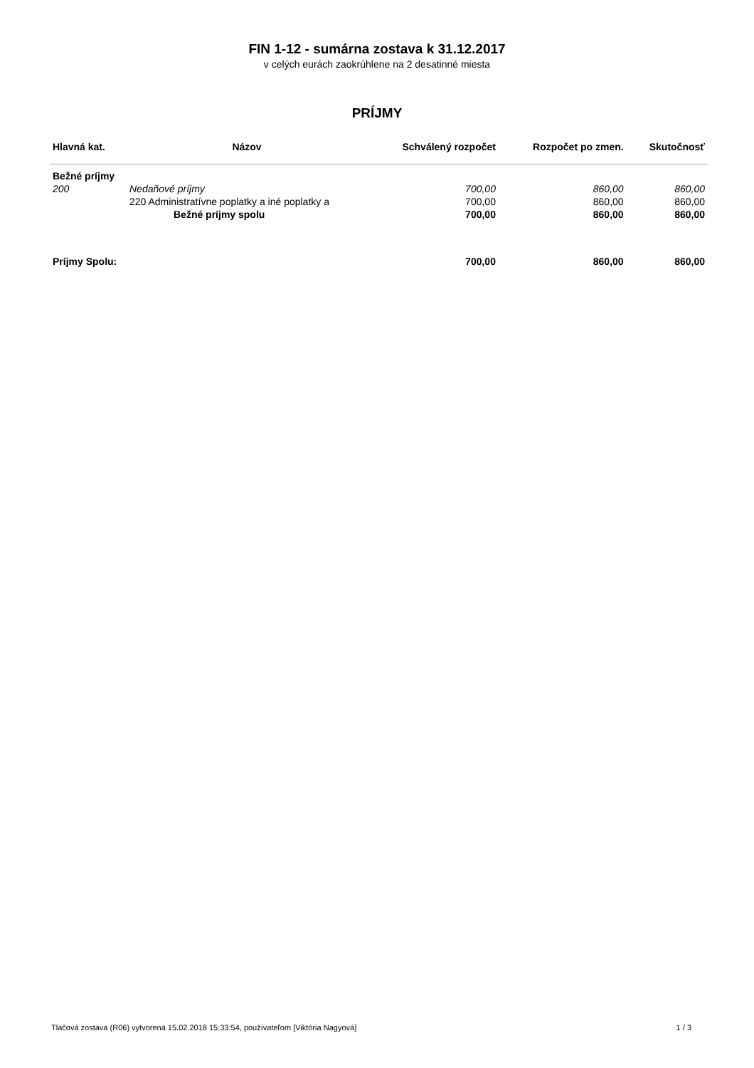FIN 1-12 - sumárna zostava k 31.12.2017
v celých eurách zaokrúhlene na 2 desatinné miesta
PRÍJMY
| Hlavná kat. | Názov | Schválený rozpočet | Rozpočet po zmen. | Skutočnosť |
| --- | --- | --- | --- | --- |
| Bežné príjmy | | | | |
| 200 | Nedaňové príjmy | 700,00 | 860,00 | 860,00 |
| | 220 Administratívne poplatky a iné poplatky a | 700,00 | 860,00 | 860,00 |
| | Bežné príjmy spolu | 700,00 | 860,00 | 860,00 |
| Príjmy Spolu: | | 700,00 | 860,00 | 860,00 |
Tlačová zostava (R06) vytvorená 15.02.2018 15:33:54, používateľom [Viktória Nagyová] 1 / 3